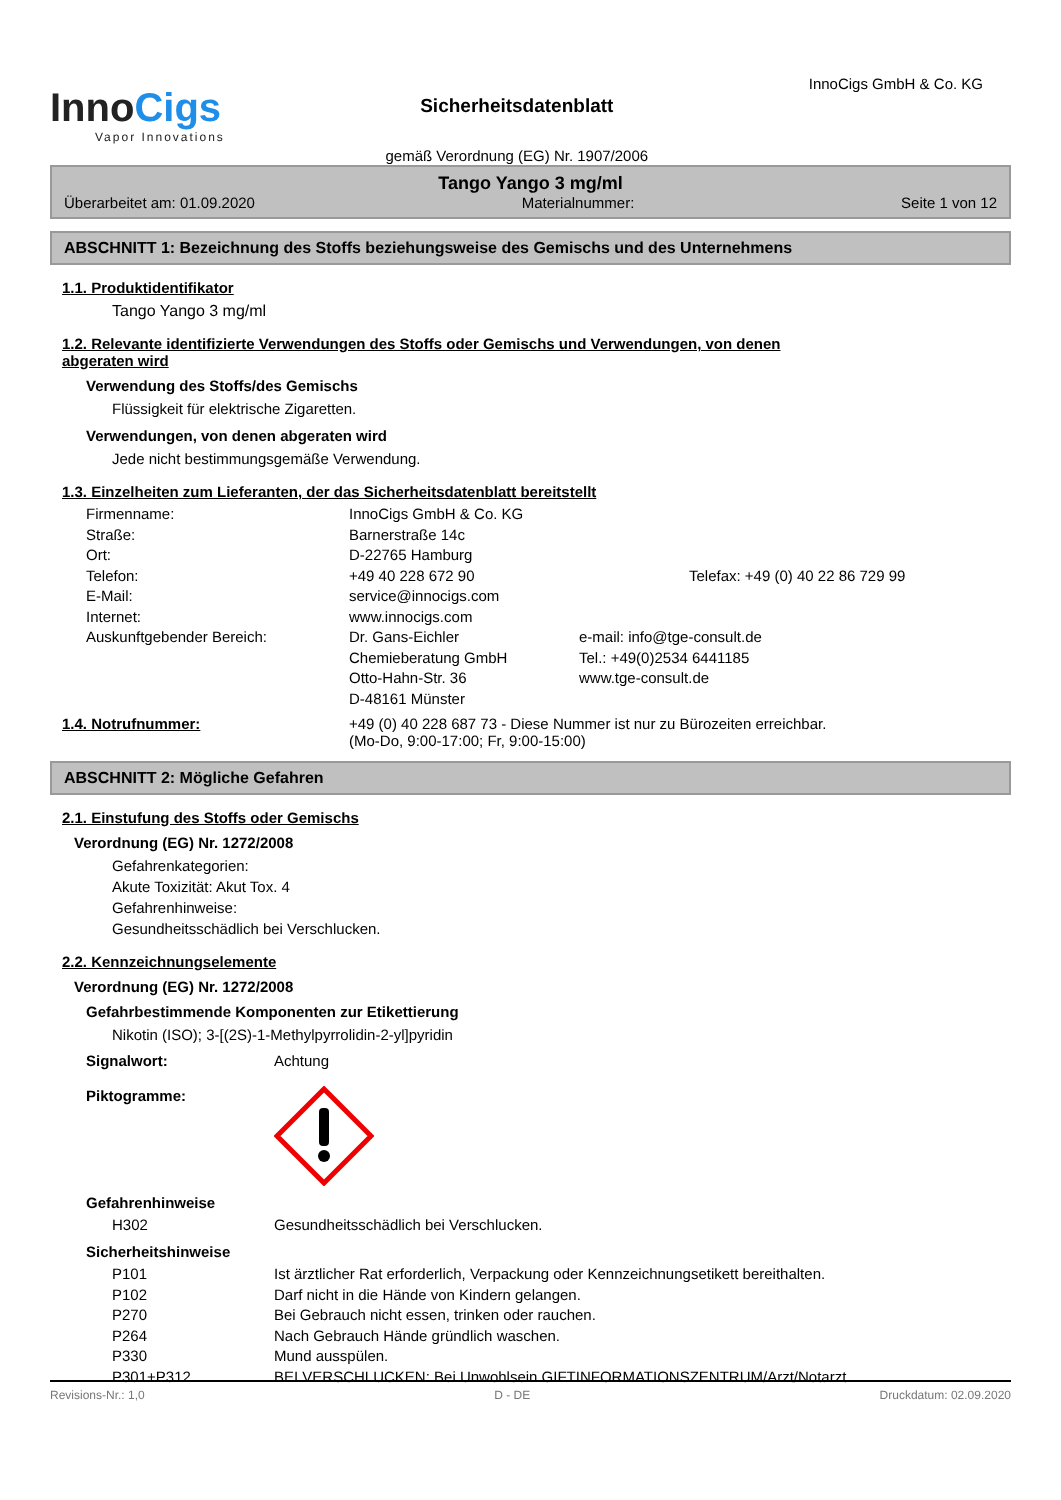InnoCigs
Vapor Innovations
Sicherheitsdatenblatt
gemäß Verordnung (EG) Nr. 1907/2006
InnoCigs GmbH & Co. KG
Tango Yango 3 mg/ml
Überarbeitet am: 01.09.2020 Materialnummer: Seite 1 von 12
ABSCHNITT 1: Bezeichnung des Stoffs beziehungsweise des Gemischs und des Unternehmens
1.1. Produktidentifikator
Tango Yango 3 mg/ml
1.2. Relevante identifizierte Verwendungen des Stoffs oder Gemischs und Verwendungen, von denen
abgeraten wird
Verwendung des Stoffs/des Gemischs
Flüssigkeit für elektrische Zigaretten.
Verwendungen, von denen abgeraten wird
Jede nicht bestimmungsgemäße Verwendung.
1.3. Einzelheiten zum Lieferanten, der das Sicherheitsdatenblatt bereitstellt
Firmenname: InnoCigs GmbH & Co. KG Straße: Barnerstraße 14c Ort: D-22765 Hamburg Telefon: +49 40 228 672 90 Telefax: +49 (0) 40 22 86 729 99 E-Mail: service@innocigs.com Internet: www.innocigs.com Auskunftgebender Bereich: Dr. Gans-Eichler
Chemieberatung GmbH
Otto-Hahn-Str. 36
D-48161 Münster e-mail: info@tge-consult.de
Tel.: +49(0)2534 6441185
www.tge-consult.de
1.4. Notrufnummer: +49 (0) 40 228 687 73 - Diese Nummer ist nur zu Bürozeiten erreichbar.
(Mo-Do, 9:00-17:00; Fr, 9:00-15:00)
ABSCHNITT 2: Mögliche Gefahren
2.1. Einstufung des Stoffs oder Gemischs
Verordnung (EG) Nr. 1272/2008
Gefahrenkategorien:
Akute Toxizität: Akut Tox. 4
Gefahrenhinweise:
Gesundheitsschädlich bei Verschlucken.
2.2. Kennzeichnungselemente
Verordnung (EG) Nr. 1272/2008
Gefahrbestimmende Komponenten zur Etikettierung
Nikotin (ISO); 3-[(2S)-1-Methylpyrrolidin-2-yl]pyridin
Signalwort: Achtung
Piktogramme:
Gefahrenhinweise
H302 Gesundheitsschädlich bei Verschlucken.
Sicherheitshinweise
P101 Ist ärztlicher Rat erforderlich, Verpackung oder Kennzeichnungsetikett bereithalten. P102 Darf nicht in die Hände von Kindern gelangen. P270 Bei Gebrauch nicht essen, trinken oder rauchen. P264 Nach Gebrauch Hände gründlich waschen. P330 Mund ausspülen. P301+P312 BEI VERSCHLUCKEN: Bei Unwohlsein GIFTINFORMATIONSZENTRUM/Arzt/Notarzt
Revisions-Nr.: 1,0 D - DE Druckdatum: 02.09.2020